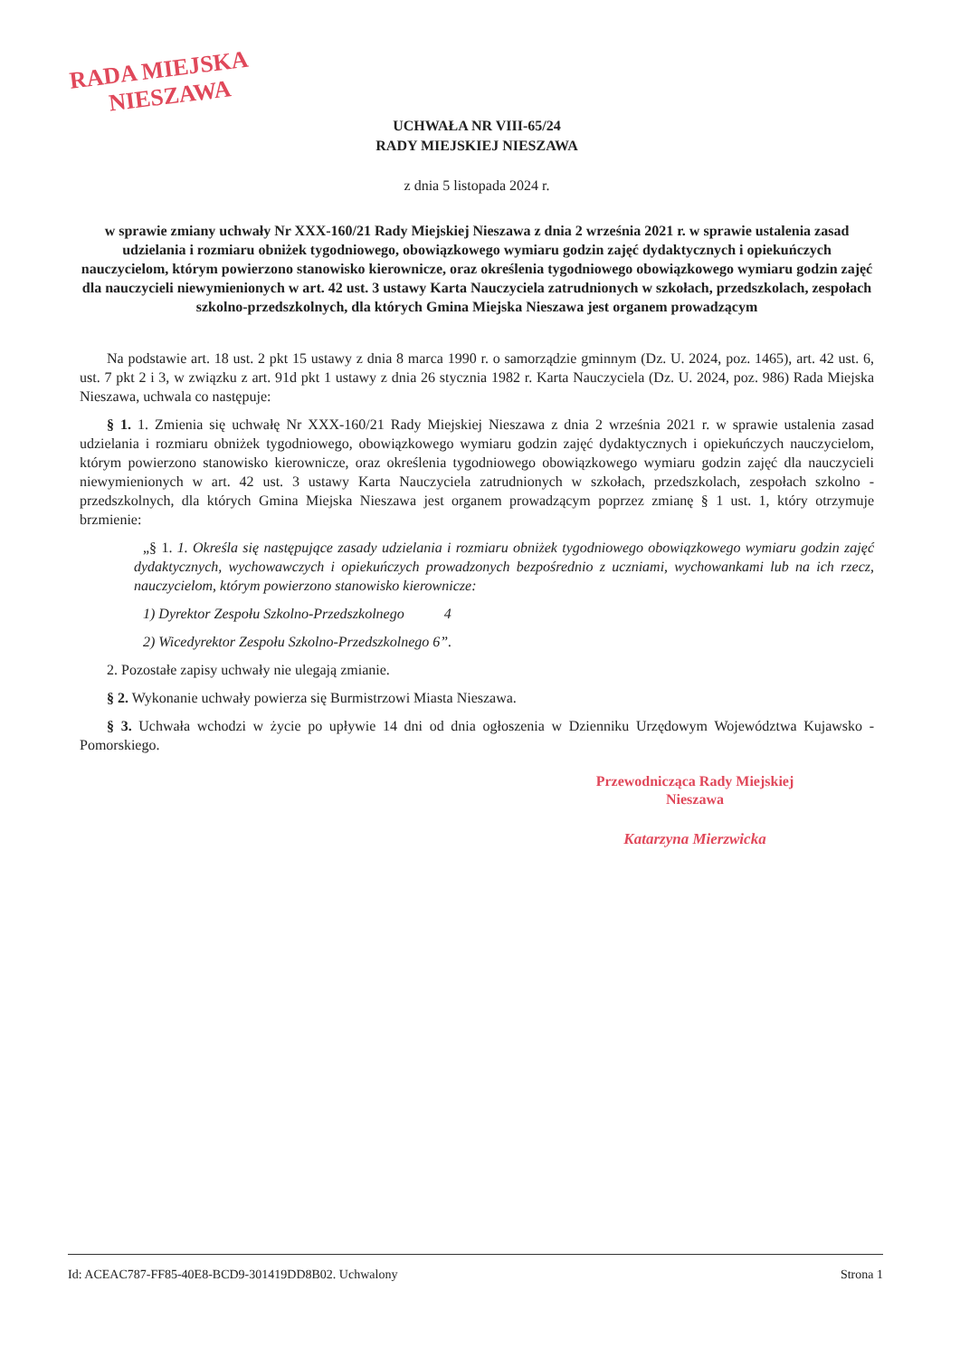RADA MIEJSKA
NIESZAWA
UCHWAŁA NR VIII-65/24
RADY MIEJSKIEJ NIESZAWA
z dnia 5 listopada 2024 r.
w sprawie zmiany uchwały Nr XXX-160/21 Rady Miejskiej Nieszawa z dnia 2 września 2021 r. w sprawie ustalenia zasad udzielania i rozmiaru obniżek tygodniowego, obowiązkowego wymiaru godzin zajęć dydaktycznych i opiekuńczych nauczycielom, którym powierzono stanowisko kierownicze, oraz określenia tygodniowego obowiązkowego wymiaru godzin zajęć dla nauczycieli niewymienionych w art. 42 ust. 3 ustawy Karta Nauczyciela zatrudnionych w szkołach, przedszkolach, zespołach szkolno-przedszkolnych, dla których Gmina Miejska Nieszawa jest organem prowadzącym
Na podstawie art. 18 ust. 2 pkt 15 ustawy z dnia 8 marca 1990 r. o samorządzie gminnym (Dz. U. 2024, poz. 1465), art. 42 ust. 6, ust. 7 pkt 2 i 3, w związku z art. 91d pkt 1 ustawy z dnia 26 stycznia 1982 r. Karta Nauczyciela (Dz. U. 2024, poz. 986) Rada Miejska Nieszawa, uchwala co następuje:
§ 1. 1. Zmienia się uchwałę Nr XXX-160/21 Rady Miejskiej Nieszawa z dnia 2 września 2021 r. w sprawie ustalenia zasad udzielania i rozmiaru obniżek tygodniowego, obowiązkowego wymiaru godzin zajęć dydaktycznych i opiekuńczych nauczycielom, którym powierzono stanowisko kierownicze, oraz określenia tygodniowego obowiązkowego wymiaru godzin zajęć dla nauczycieli niewymienionych w art. 42 ust. 3 ustawy Karta Nauczyciela zatrudnionych w szkołach, przedszkolach, zespołach szkolno -przedszkolnych, dla których Gmina Miejska Nieszawa jest organem prowadzącym poprzez zmianę § 1 ust. 1, który otrzymuje brzmienie:
„§ 1. 1. Określa się następujące zasady udzielania i rozmiaru obniżek tygodniowego obowiązkowego wymiaru godzin zajęć dydaktycznych, wychowawczych i opiekuńczych prowadzonych bezpośrednio z uczniami, wychowankami lub na ich rzecz, nauczycielom, którym powierzono stanowisko kierownicze:
1) Dyrektor Zespołu Szkolno-Przedszkolnego 4
2) Wicedyrektor Zespołu Szkolno-Przedszkolnego 6”.
2. Pozostałe zapisy uchwały nie ulegają zmianie.
§ 2. Wykonanie uchwały powierza się Burmistrzowi Miasta Nieszawa.
§ 3. Uchwała wchodzi w życie po upływie 14 dni od dnia ogłoszenia w Dzienniku Urzędowym Województwa Kujawsko -Pomorskiego.
Przewodnicząca Rady Miejskiej
Nieszawa
Katarzyna Mierzwicka
Id: ACEAC787-FF85-40E8-BCD9-301419DD8B02. Uchwalony Strona 1